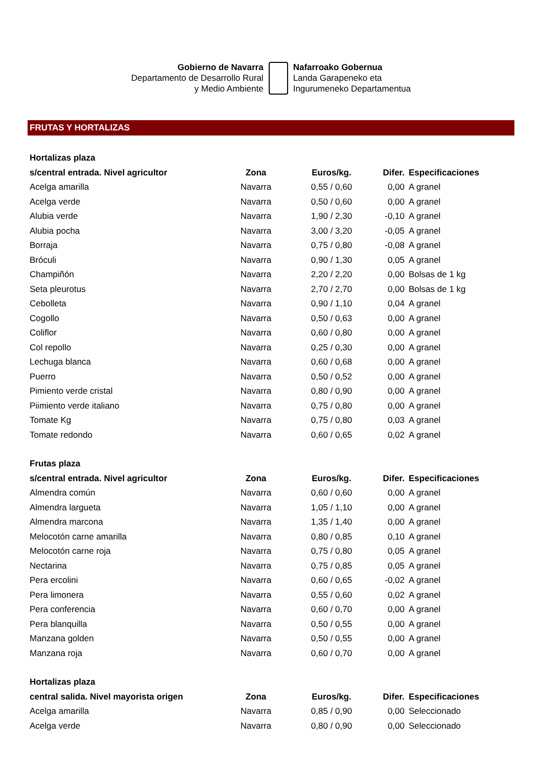Gobierno de Navarra
Departamento de Desarrollo Rural
y Medio Ambiente
Nafarroako Gobernua
Landa Garapeneko eta
Ingurumeneko Departamentua
FRUTAS Y HORTALIZAS
| Hortalizas plaza | | | | |
| --- | --- | --- | --- | --- |
| s/central entrada. Nivel agricultor | Zona | Euros/kg. | Difer. | Especificaciones |
| Acelga amarilla | Navarra | 0,55 / 0,60 | 0,00 | A granel |
| Acelga verde | Navarra | 0,50 / 0,60 | 0,00 | A granel |
| Alubia verde | Navarra | 1,90 / 2,30 | -0,10 | A granel |
| Alubia pocha | Navarra | 3,00 / 3,20 | -0,05 | A granel |
| Borraja | Navarra | 0,75 / 0,80 | -0,08 | A granel |
| Bróculi | Navarra | 0,90 / 1,30 | 0,05 | A granel |
| Champiñón | Navarra | 2,20 / 2,20 | 0,00 | Bolsas de 1 kg |
| Seta pleurotus | Navarra | 2,70 / 2,70 | 0,00 | Bolsas de 1 kg |
| Cebolleta | Navarra | 0,90 / 1,10 | 0,04 | A granel |
| Cogollo | Navarra | 0,50 / 0,63 | 0,00 | A granel |
| Coliflor | Navarra | 0,60 / 0,80 | 0,00 | A granel |
| Col repollo | Navarra | 0,25 / 0,30 | 0,00 | A granel |
| Lechuga blanca | Navarra | 0,60 / 0,68 | 0,00 | A granel |
| Puerro | Navarra | 0,50 / 0,52 | 0,00 | A granel |
| Pimiento verde cristal | Navarra | 0,80 / 0,90 | 0,00 | A granel |
| Piimiento verde italiano | Navarra | 0,75 / 0,80 | 0,00 | A granel |
| Tomate Kg | Navarra | 0,75 / 0,80 | 0,03 | A granel |
| Tomate redondo | Navarra | 0,60 / 0,65 | 0,02 | A granel |
| Frutas plaza | | | | |
| s/central entrada. Nivel agricultor | Zona | Euros/kg. | Difer. | Especificaciones |
| Almendra común | Navarra | 0,60 / 0,60 | 0,00 | A granel |
| Almendra largueta | Navarra | 1,05 / 1,10 | 0,00 | A granel |
| Almendra marcona | Navarra | 1,35 / 1,40 | 0,00 | A granel |
| Melocotón carne amarilla | Navarra | 0,80 / 0,85 | 0,10 | A granel |
| Melocotón carne roja | Navarra | 0,75 / 0,80 | 0,05 | A granel |
| Nectarina | Navarra | 0,75 / 0,85 | 0,05 | A granel |
| Pera ercolini | Navarra | 0,60 / 0,65 | -0,02 | A granel |
| Pera limonera | Navarra | 0,55 / 0,60 | 0,02 | A granel |
| Pera conferencia | Navarra | 0,60 / 0,70 | 0,00 | A granel |
| Pera blanquilla | Navarra | 0,50 / 0,55 | 0,00 | A granel |
| Manzana golden | Navarra | 0,50 / 0,55 | 0,00 | A granel |
| Manzana roja | Navarra | 0,60 / 0,70 | 0,00 | A granel |
| Hortalizas plaza | | | | |
| central salida. Nivel mayorista origen | Zona | Euros/kg. | Difer. | Especificaciones |
| Acelga amarilla | Navarra | 0,85 / 0,90 | 0,00 | Seleccionado |
| Acelga verde | Navarra | 0,80 / 0,90 | 0,00 | Seleccionado |